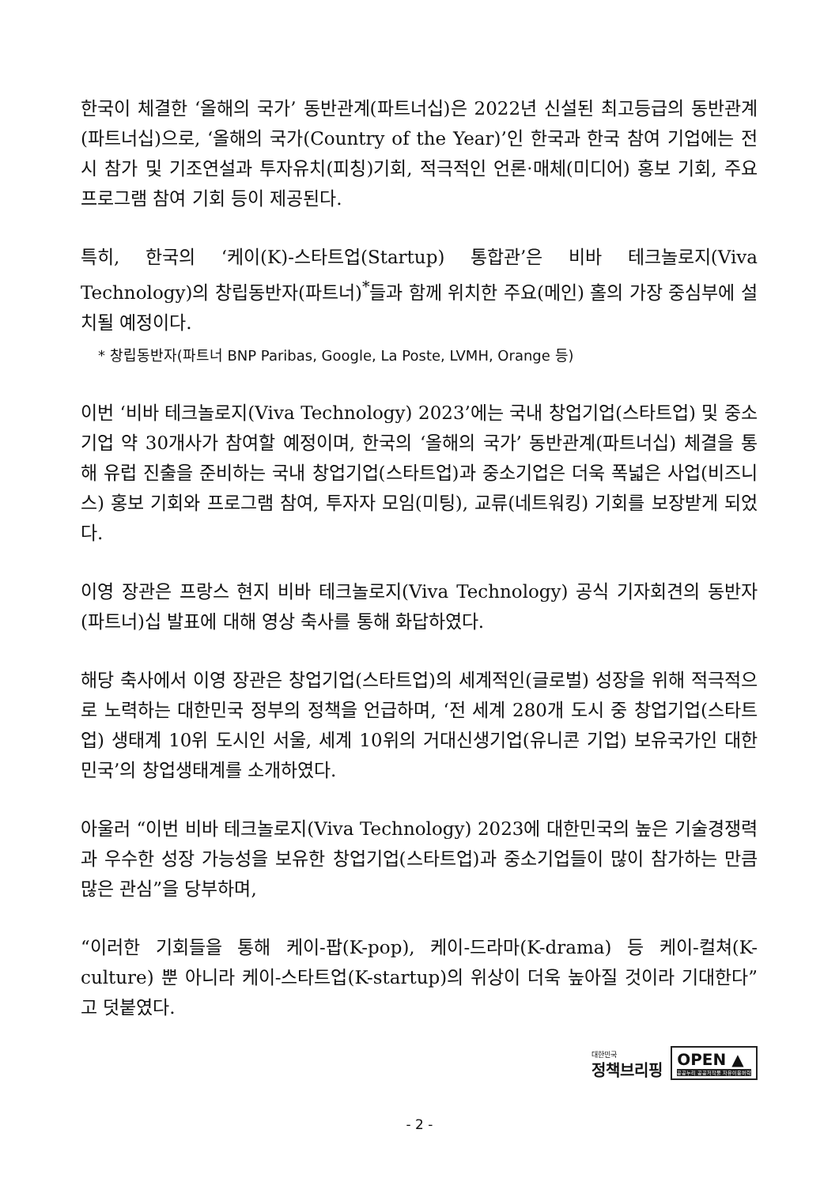한국이 체결한 ‘올해의 국가’ 동반관계(파트너십)은 2022년 신설된 최고등급의 동반관계(파트너십)으로, ‘올해의 국가(Country of the Year)’인 한국과 한국 참여 기업에는 전시 참가 및 기조연설과 투자유치(피칭)기회, 적극적인 언론·매체(미디어) 홍보 기회, 주요 프로그램 참여 기회 등이 제공된다.
특히, 한국의 ‘케이(K)-스타트업(Startup) 통합관’은 비바 테크놀로지(Viva Technology)의 창립동반자(파트너)<sup>*</sup>들과 함께 위치한 주요(메인) 홀의 가장 중심부에 설치될 예정이다.
* 창립동반자(파트너 BNP Paribas, Google, La Poste, LVMH, Orange 등)
이번 ‘비바 테크놀로지(Viva Technology) 2023’에는 국내 창업기업(스타트업) 및 중소기업 약 30개사가 참여할 예정이며, 한국의 ‘올해의 국가’ 동반관계(파트너십) 체결을 통해 유럽 진출을 준비하는 국내 창업기업(스타트업)과 중소기업은 더욱 폭넓은 사업(비즈니스) 홍보 기회와 프로그램 참여, 투자자 모임(미팅), 교류(네트워킹) 기회를 보장받게 되었다.
이영 장관은 프랑스 현지 비바 테크놀로지(Viva Technology) 공식 기자회견의 동반자(파트너)십 발표에 대해 영상 축사를 통해 화답하였다.
해당 축사에서 이영 장관은 창업기업(스타트업)의 세계적인(글로벌) 성장을 위해 적극적으로 노력하는 대한민국 정부의 정책을 언급하며, ‘전 세계 280개 도시 중 창업기업(스타트업) 생태계 10위 도시인 서울, 세계 10위의 거대신생기업(유니콘 기업) 보유국가인 대한민국’의 창업생태계를 소개하였다.
아울러 “이번 비바 테크놀로지(Viva Technology) 2023에 대한민국의 높은 기술경쟁력과 우수한 성장 가능성을 보유한 창업기업(스타트업)과 중소기업들이 많이 참가하는 만큼 많은 관심”을 당부하며,
“이러한 기회들을 통해 케이-팝(K-pop), 케이-드라마(K-drama) 등 케이-컬쳐(K-culture) 뿐 아니라 케이-스타트업(K-startup)의 위상이 더욱 높아질 것이라 기대한다”고 덧붙였다.
대한민국
정책브리핑
OPEN ▲
공공누리 공공저작물 자유이용허락
- 2 -